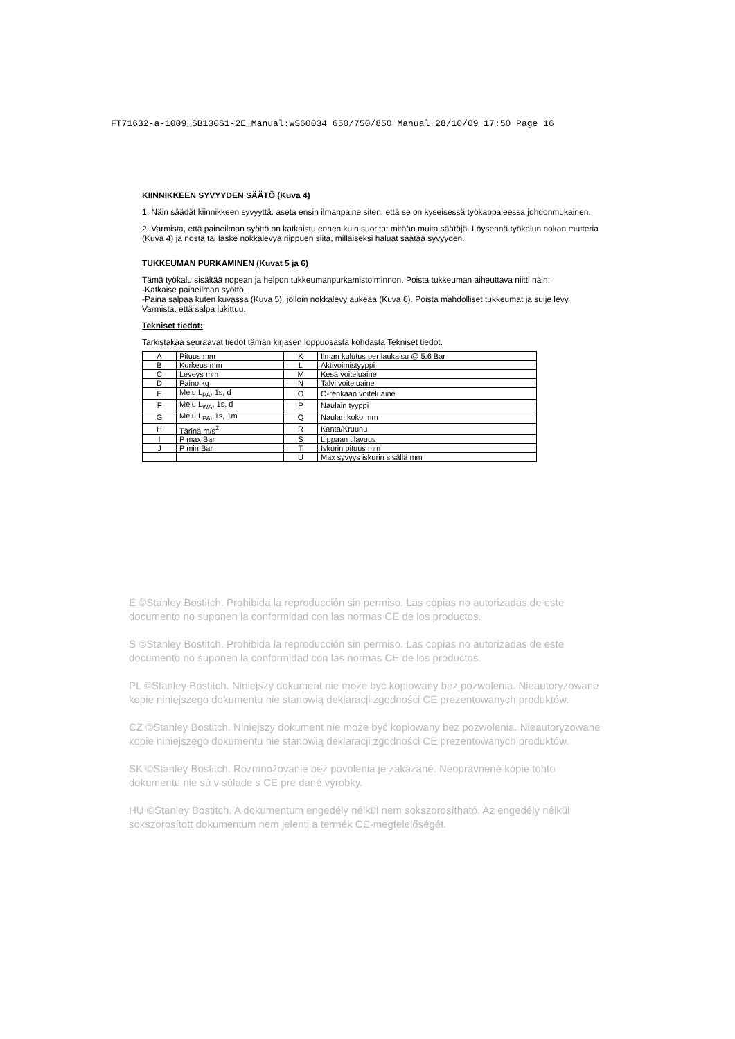FT71632-a-1009_SB130S1-2E_Manual:WS60034 650/750/850 Manual 28/10/09 17:50 Page 16
KIINNIKKEEN SYVYYDEN SÄÄTÖ (Kuva 4)
1. Näin säädät kiinnikkeen syvyyttä: aseta ensin ilmanpaine siten, että se on kyseisessä työkappaleessa johdonmukainen.
2. Varmista, että paineilman syöttö on katkaistu ennen kuin suoritat mitään muita säätöjä. Löysennä työkalun nokan mutteria (Kuva 4) ja nosta tai laske nokkalevyä riippuen siitä, millaiseksi haluat säätää syvyyden.
TUKKEUMAN PURKAMINEN (Kuvat 5 ja 6)
Tämä työkalu sisältää nopean ja helpon tukkeumanpurkamistoiminnon. Poista tukkeuman aiheuttava niitti näin:
-Katkaise paineilman syöttö.
-Paina salpaa kuten kuvassa (Kuva 5), jolloin nokkalevy aukeaa (Kuva 6). Poista mahdolliset tukkeumat ja sulje levy. Varmista, että salpa lukittuu.
Tekniset tiedot:
Tarkistakaa seuraavat tiedot tämän kirjasen loppuosasta kohdasta Tekniset tiedot.
| A | Pituus mm | K | Ilman kulutus per laukaisu @ 5.6 Bar |
| B | Korkeus mm | L | Aktivoimistyyppi |
| C | Leveys mm | M | Kesä voiteluaine |
| D | Paino kg | N | Talvi voiteluaine |
| E | Melu L<sub>PA</sub>, 1s, d | O | O-renkaan voiteluaine |
| F | Melu L<sub>WA</sub>, 1s, d | P | Naulain tyyppi |
| G | Melu L<sub>PA</sub>, 1s, 1m | Q | Naulan koko mm |
| H | Tärinä m/s<sup>2</sup> | R | Kanta/Kruunu |
| I | P max Bar | S | Lippaan tilavuus |
| J | P min Bar | T | Iskurin pituus mm |
| | | U | Max syvyys iskurin sisällä mm |
E ©Stanley Bostitch. Prohibida la reproducción sin permiso. Las copias no autorizadas de este documento no suponen la conformidad con las normas CE de los productos.
S ©Stanley Bostitch. Prohibida la reproducción sin permiso. Las copias no autorizadas de este documento no suponen la conformidad con las normas CE de los productos.
PL ©Stanley Bostitch. Niniejszy dokument nie może być kopiowany bez pozwolenia. Nieautoryzowane kopie niniejszego dokumentu nie stanowią deklaracji zgodności CE prezentowanych produktów.
CZ ©Stanley Bostitch. Niniejszy dokument nie może być kopiowany bez pozwolenia. Nieautoryzowane kopie niniejszego dokumentu nie stanowią deklaracji zgodności CE prezentowanych produktów.
SK ©Stanley Bostitch. Rozmnožovanie bez povolenia je zakázané. Neoprávnené kópie tohto dokumentu nie sú v súlade s CE pre dané výrobky.
HU ©Stanley Bostitch. A dokumentum engedély nélkül nem sokszorosítható. Az engedély nélkül sokszorosított dokumentum nem jelenti a termék CE-megfelelőségét.